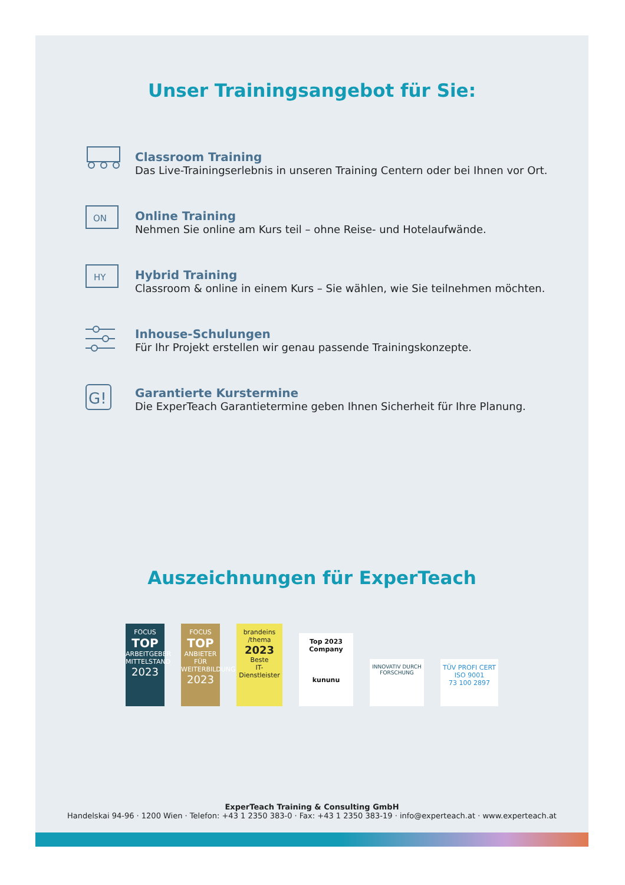Unser Trainingsangebot für Sie:
Classroom Training
Das Live-Trainingserlebnis in unseren Training Centern oder bei Ihnen vor Ort.
ON
Online Training
Nehmen Sie online am Kurs teil – ohne Reise- und Hotelaufwände.
HY
Hybrid Training
Classroom & online in einem Kurs – Sie wählen, wie Sie teilnehmen möchten.
Inhouse-Schulungen
Für Ihr Projekt erstellen wir genau passende Trainingskonzepte.
G!
Garantierte Kurstermine
Die ExperTeach Garantietermine geben Ihnen Sicherheit für Ihre Planung.
Auszeichnungen für ExperTeach
FOCUS
TOP
ARBEITGEBER MITTELSTAND
2023
FOCUS
TOP
ANBIETER FÜR WEITERBILDUNG
2023
brandeins /thema
2023
Beste
IT-Dienstleister
Top 2023 Company
kununu
INNOVATIV DURCH FORSCHUNG
TÜV PROFI CERT
ISO 9001
73 100 2897
ExperTeach Training & Consulting GmbH
Handelskai 94-96 · 1200 Wien · Telefon: +43 1 2350 383-0 · Fax: +43 1 2350 383-19 · info@experteach.at · www.experteach.at